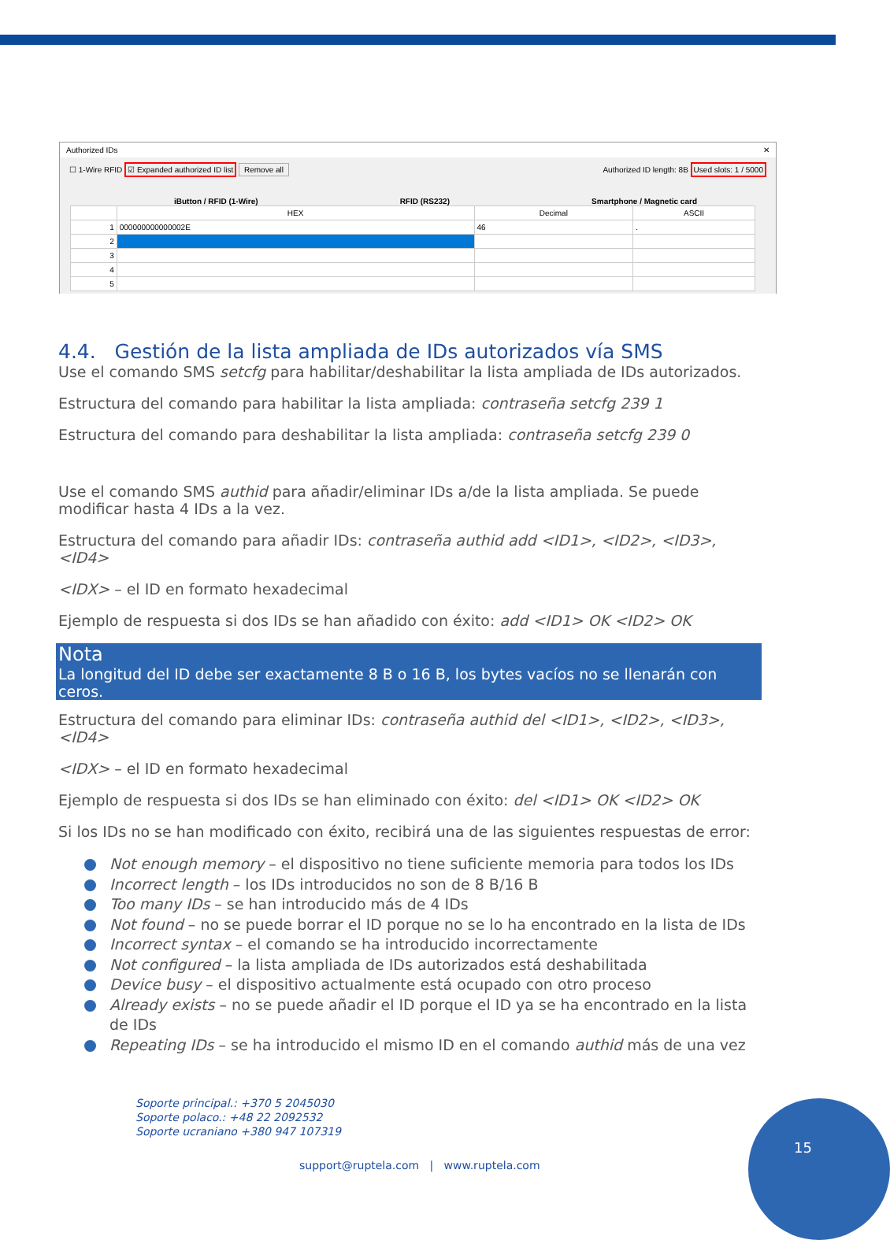Authorized IDs ✕
☐ 1-Wire RFID ☑ Expanded authorized ID list Remove all Authorized ID length: 8B Used slots: 1 / 5000
iButton / RFID (1-Wire) RFID (RS232) Smartphone / Magnetic card
| | HEX | Decimal | ASCII |
| --- | --- | --- | --- |
| 1 | 000000000000002E | 46 | . |
| 2 | | | |
| 3 | | | |
| 4 | | | |
| 5 | | | |
4.4. Gestión de la lista ampliada de IDs autorizados vía SMS
Use el comando SMS setcfg para habilitar/deshabilitar la lista ampliada de IDs autorizados.
Estructura del comando para habilitar la lista ampliada: contraseña setcfg 239 1
Estructura del comando para deshabilitar la lista ampliada: contraseña setcfg 239 0
Use el comando SMS authid para añadir/eliminar IDs a/de la lista ampliada. Se puede modificar hasta 4 IDs a la vez.
Estructura del comando para añadir IDs: contraseña authid add <ID1>, <ID2>, <ID3>, <ID4>
<IDX> – el ID en formato hexadecimal
Ejemplo de respuesta si dos IDs se han añadido con éxito: add <ID1> OK <ID2> OK
Nota
La longitud del ID debe ser exactamente 8 B o 16 B, los bytes vacíos no se llenarán con ceros.
Estructura del comando para eliminar IDs: contraseña authid del <ID1>, <ID2>, <ID3>, <ID4>
<IDX> – el ID en formato hexadecimal
Ejemplo de respuesta si dos IDs se han eliminado con éxito: del <ID1> OK <ID2> OK
Si los IDs no se han modificado con éxito, recibirá una de las siguientes respuestas de error:
Not enough memory – el dispositivo no tiene suficiente memoria para todos los IDs
Incorrect length – los IDs introducidos no son de 8 B/16 B
Too many IDs – se han introducido más de 4 IDs
Not found – no se puede borrar el ID porque no se lo ha encontrado en la lista de IDs
Incorrect syntax – el comando se ha introducido incorrectamente
Not configured – la lista ampliada de IDs autorizados está deshabilitada
Device busy – el dispositivo actualmente está ocupado con otro proceso
Already exists – no se puede añadir el ID porque el ID ya se ha encontrado en la lista de IDs
Repeating IDs – se ha introducido el mismo ID en el comando authid más de una vez
Soporte principal.: +370 5 2045030
Soporte polaco.: +48 22 2092532
Soporte ucraniano +380 947 107319
support@ruptela.com | www.ruptela.com
15